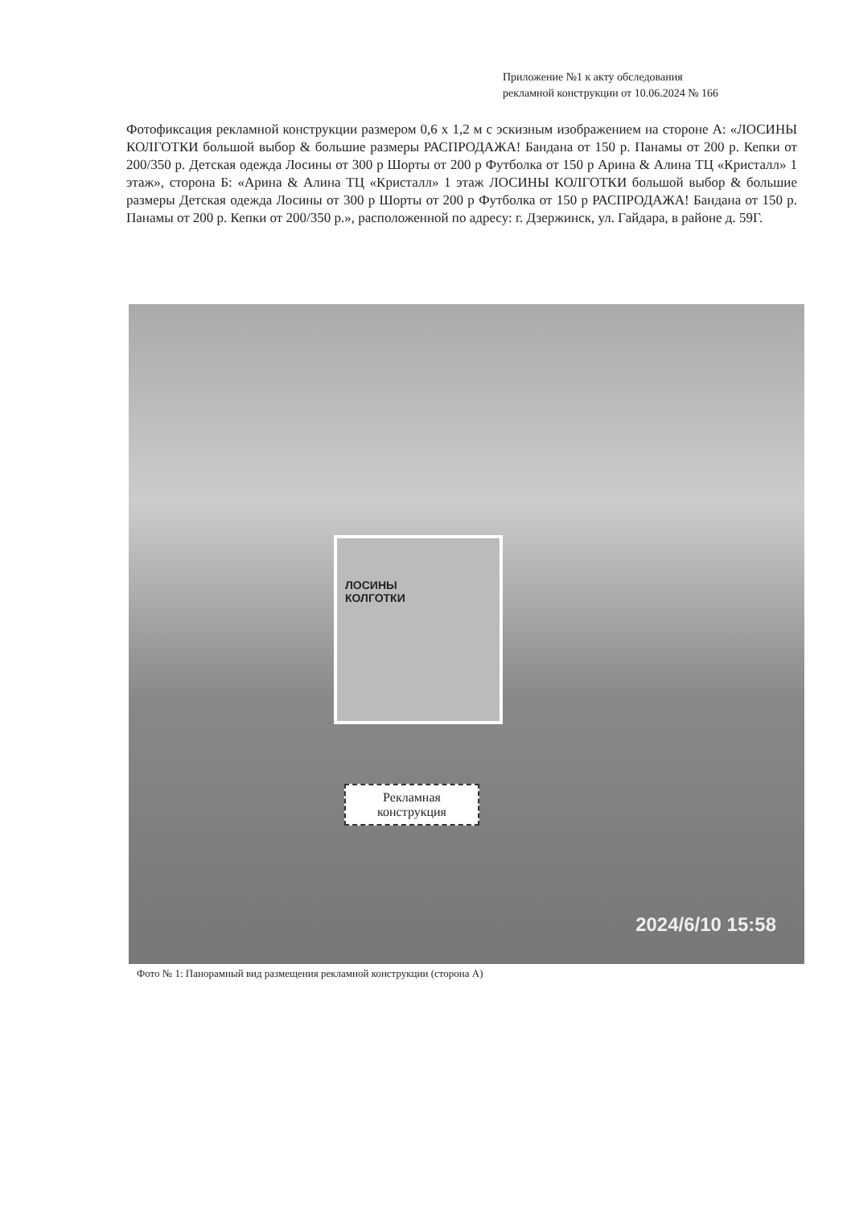Приложение №1 к акту обследования
рекламной конструкции от 10.06.2024 № 166
Фотофиксация рекламной конструкции размером 0,6 х 1,2 м с эскизным изображением на стороне А: «ЛОСИНЫ КОЛГОТКИ большой выбор & большие размеры РАСПРОДАЖА! Бандана от 150 р. Панамы от 200 р. Кепки от 200/350 р. Детская одежда Лосины от 300 р Шорты от 200 р Футболка от 150 р Арина & Алина ТЦ «Кристалл» 1 этаж», сторона Б: «Арина & Алина ТЦ «Кристалл» 1 этаж ЛОСИНЫ КОЛГОТКИ большой выбор & большие размеры Детская одежда Лосины от 300 р Шорты от 200 р Футболка от 150 р РАСПРОДАЖА! Бандана от 150 р. Панамы от 200 р. Кепки от 200/350 р.», расположенной по адресу: г. Дзержинск, ул. Гайдара, в районе д. 59Г.
ЛОСИНЫ
КОЛГОТКИ
Рекламная
конструкция
2024/6/10 15:58
Фото № 1: Панорамный вид размещения рекламной конструкции (сторона А)